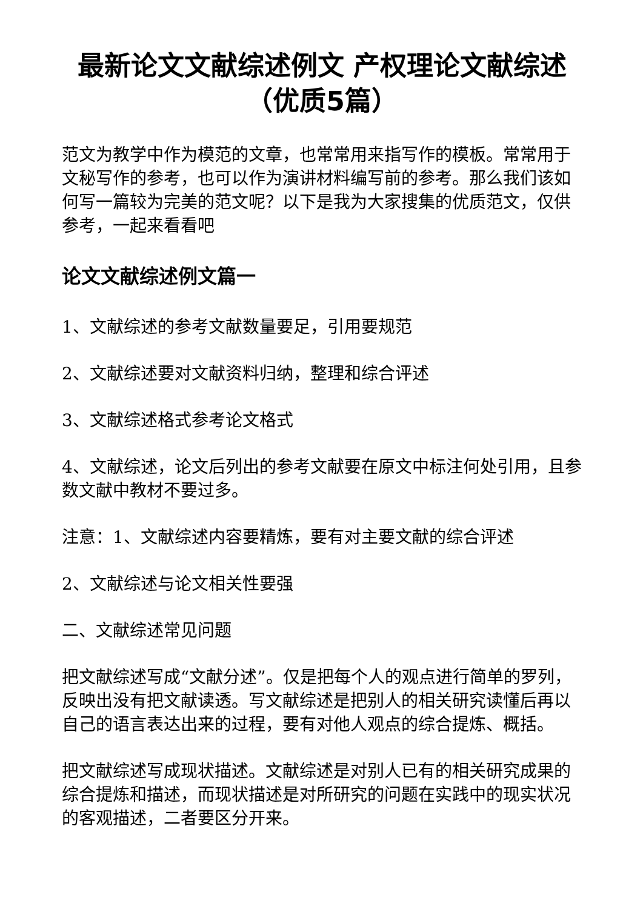最新论文文献综述例文 产权理论文献综述（优质5篇）
范文为教学中作为模范的文章，也常常用来指写作的模板。常常用于文秘写作的参考，也可以作为演讲材料编写前的参考。那么我们该如何写一篇较为完美的范文呢？以下是我为大家搜集的优质范文，仅供参考，一起来看看吧
论文文献综述例文篇一
1、文献综述的参考文献数量要足，引用要规范
2、文献综述要对文献资料归纳，整理和综合评述
3、文献综述格式参考论文格式
4、文献综述，论文后列出的参考文献要在原文中标注何处引用，且参数文献中教材不要过多。
注意：1、文献综述内容要精炼，要有对主要文献的综合评述
2、文献综述与论文相关性要强
二、文献综述常见问题
把文献综述写成“文献分述”。仅是把每个人的观点进行简单的罗列，反映出没有把文献读透。写文献综述是把别人的相关研究读懂后再以自己的语言表达出来的过程，要有对他人观点的综合提炼、概括。
把文献综述写成现状描述。文献综述是对别人已有的相关研究成果的综合提炼和描述，而现状描述是对所研究的问题在实践中的现实状况的客观描述，二者要区分开来。